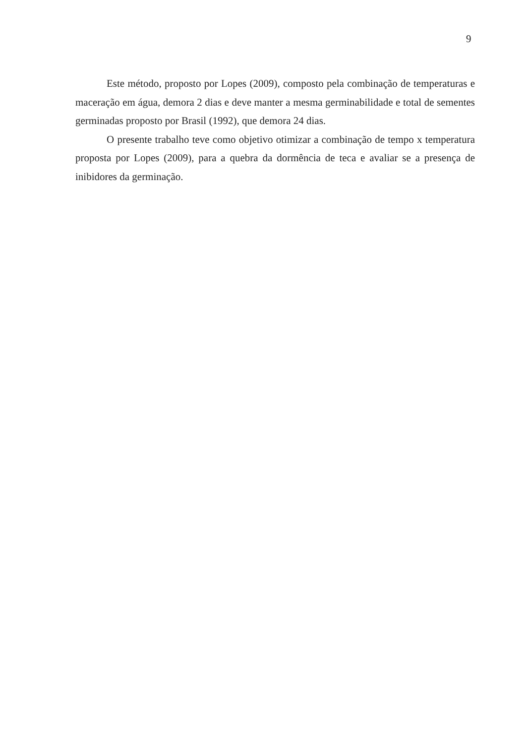9
Este método, proposto por Lopes (2009), composto pela combinação de temperaturas e maceração em água, demora 2 dias e deve manter a mesma germinabilidade e total de sementes germinadas proposto por Brasil (1992), que demora 24 dias.
O presente trabalho teve como objetivo otimizar a combinação de tempo x temperatura proposta por Lopes (2009), para a quebra da dormência de teca e avaliar se a presença de inibidores da germinação.